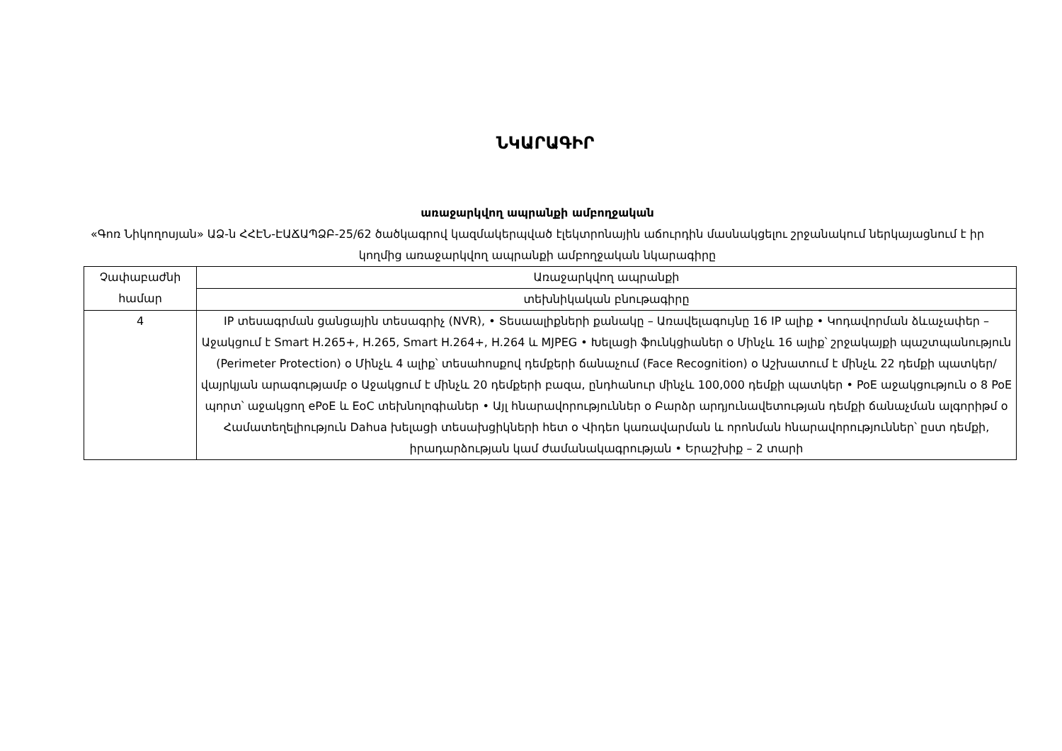ՆԿԱՐԱԳԻՐ
առաջարկվող ապրանքի ամբողջական
«Գոռ Նիկողոսյան» ԱՁ-ն ՀՀԷՆ-ԷԱՃԱՊՁԲ-25/62 ծածկագրով կազմակերպված էլեկտրոնային աճուրդին մասնակցելու շրջանակում ներկայացնում է իր կողմից առաջարկվող ապրանքի ամբողջական նկարագիրը
| Չափաբաժնի համար | Առաջարկվող ապրանքի |
| --- | --- |
| | տեխնիկական բնութագիրը |
| 4 | IP տեսագրման ցանցային տեսագրիչ (NVR), • Տեսաալիքների քանակը – Առավելագույնը 16 IP ալիք • Կոդավորման ձևաչափեր – Աջակցում է Smart H.265+, H.265, Smart H.264+, H.264 և MJPEG • Խելացի ֆունկցիաներ o Մինչև 16 ալիք՝ շրջակայքի պաշտպանություն (Perimeter Protection) o Մինչև 4 ալիք՝ տեսահոսքով դեմքերի ճանաչում (Face Recognition) o Աշխատում է մինչև 22 դեմքի պատկեր/վայրկյան արագությամբ o Աջակցում է մինչև 20 դեմքերի բազա, ընդհանուր մինչև 100,000 դեմքի պատկեր • PoE աջակցություն o 8 PoE պորտ՝ աջակցող ePoE և EoC տեխնոլոգիաներ • Այլ հնարավորություններ o Բարձր արդյունավետության դեմքի ճանաչման ալգորիթմ o Համատեղելիություն Dahua խելացի տեսախցիկների հետ o Վիդեո կառավարման և որոնման հնարավորություններ՝ ըստ դեմքի, իրադարձության կամ ժամանակագրության • Երաշխիք – 2 տարի |